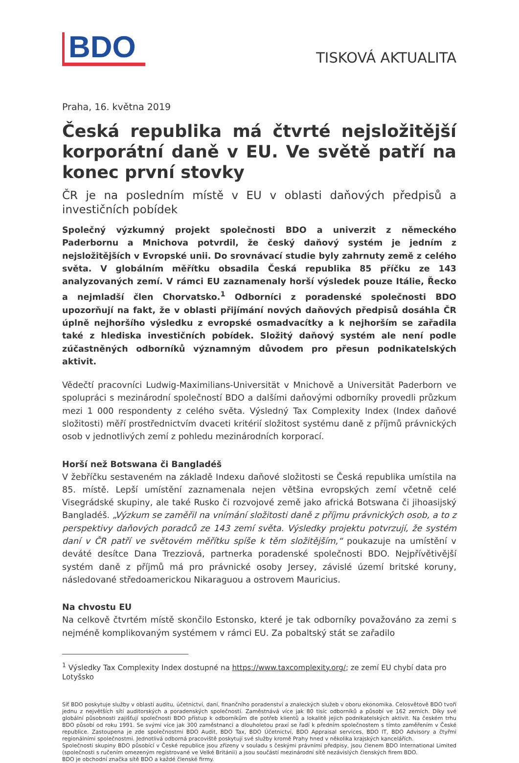BDO
TISKOVÁ AKTUALITA
Praha, 16. května 2019
Česká republika má čtvrté nejsložitější korporátní daně v EU. Ve světě patří na konec první stovky
ČR je na posledním místě v EU v oblasti daňových předpisů a investičních pobídek
Společný výzkumný projekt společnosti BDO a univerzit z německého Paderbornu a Mnichova potvrdil, že český daňový systém je jedním z nejsložitějších v Evropské unii. Do srovnávací studie byly zahrnuty země z celého světa. V globálním měřítku obsadila Česká republika 85 příčku ze 143 analyzovaných zemí. V rámci EU zaznamenaly horší výsledek pouze Itálie, Řecko a nejmladší člen Chorvatsko.<sup>1</sup> Odborníci z poradenské společnosti BDO upozorňují na fakt, že v oblasti přijímání nových daňových předpisů dosáhla ČR úplně nejhoršího výsledku z evropské osmadvacítky a k nejhorším se zařadila také z hlediska investičních pobídek. Složitý daňový systém ale není podle zúčastněných odborníků významným důvodem pro přesun podnikatelských aktivit.
Vědečtí pracovníci Ludwig-Maximilians-Universität v Mnichově a Universität Paderborn ve spolupráci s mezinárodní společností BDO a dalšími daňovými odborníky provedli průzkum mezi 1 000 respondenty z celého světa. Výsledný Tax Complexity Index (Index daňové složitosti) měří prostřednictvím dvaceti kritérií složitost systému daně z příjmů právnických osob v jednotlivých zemí z pohledu mezinárodních korporací.
Horší než Botswana či Bangladéš
V žebříčku sestaveném na základě Indexu daňové složitosti se Česká republika umístila na 85. místě. Lepší umístění zaznamenala nejen většina evropských zemí včetně celé Visegrádské skupiny, ale také Rusko či rozvojové země jako africká Botswana či jihoasijský Bangladéš. „Výzkum se zaměřil na vnímání složitosti daně z příjmu právnických osob, a to z perspektivy daňových poradců ze 143 zemí světa. Výsledky projektu potvrzují, že systém daní v ČR patří ve světovém měřítku spíše k těm složitějším,“ poukazuje na umístění v deváté desítce Dana Trezziová, partnerka poradenské společnosti BDO. Nejpřívětivější systém daně z příjmů má pro právnické osoby Jersey, závislé území britské koruny, následované středoamerickou Nikaraguou a ostrovem Mauricius.
Na chvostu EU
Na celkově čtvrtém místě skončilo Estonsko, které je tak odborníky považováno za zemi s nejméně komplikovaným systémem v rámci EU. Za pobaltský stát se zařadilo
<sup>1</sup> Výsledky Tax Complexity Index dostupné na https://www.taxcomplexity.org/; ze zemí EU chybí data pro Lotyšsko
Síť BDO poskytuje služby v oblasti auditu, účetnictví, daní, finančního poradenství a znaleckých služeb v oboru ekonomika. Celosvětově BDO tvoří jednu z největších sítí auditorských a poradenských společností. Zaměstnává více jak 80 tisíc odborníků a působí ve 162 zemích. Díky své globální působnosti zajišťují společnosti BDO přístup k odborníkům dle potřeb klientů a lokalitě jejich podnikatelských aktivit. Na českém trhu BDO působí od roku 1991. Se svými více jak 300 zaměstnanci a dlouholetou praxí se řadí k předním společnostem s tímto zaměřením v České republice. Zastoupena je zde společnostmi BDO Audit, BDO Tax, BDO Účetnictví, BDO Appraisal services, BDO IT, BDO Advisory a čtyřmi regionálními společnostmi. Jednotlivá odborná pracoviště poskytují své služby kromě Prahy hned v několika krajských kancelářích.
Společnosti skupiny BDO působící v České republice jsou zřízeny v souladu s českými právními předpisy, jsou členem BDO International Limited (společnosti s ručením omezeným registrované ve Velké Británii) a jsou součástí mezinárodní sítě nezávislých členských firem BDO.
BDO je obchodní značka sítě BDO a každé členské firmy.